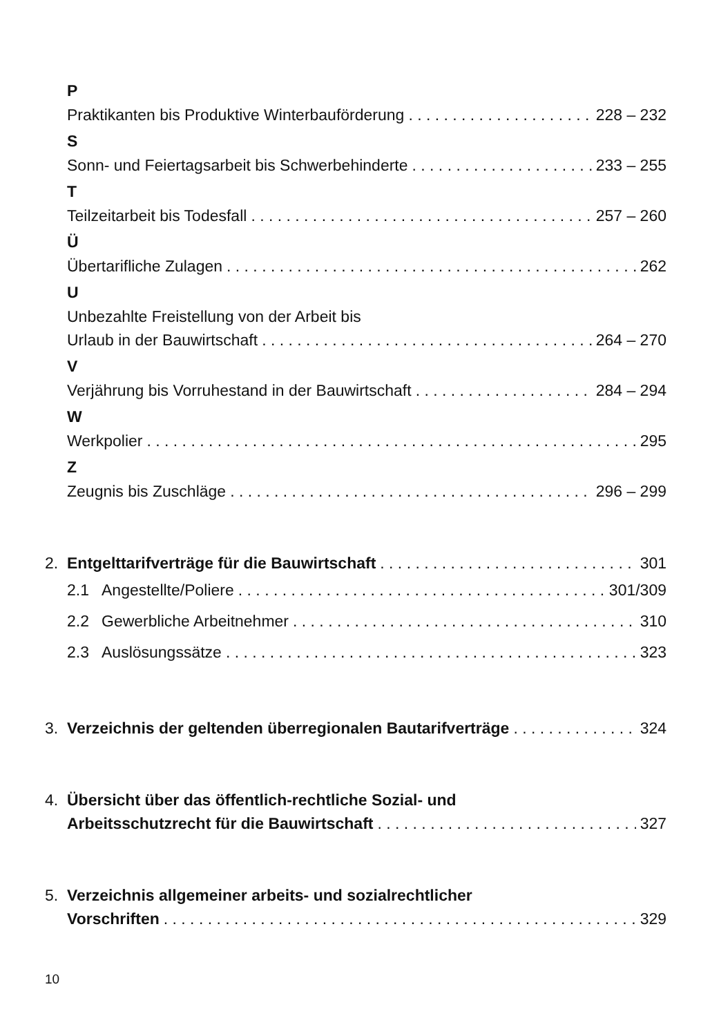P
Praktikanten bis Produktive Winterbauförderung 228 – 232
S
Sonn- und Feiertagsarbeit bis Schwerbehinderte 233 – 255
T
Teilzeitarbeit bis Todesfall 257 – 260
Ü
Übertarifliche Zulagen 262
U
Unbezahlte Freistellung von der Arbeit bis
Urlaub in der Bauwirtschaft 264 – 270
V
Verjährung bis Vorruhestand in der Bauwirtschaft 284 – 294
W
Werkpolier 295
Z
Zeugnis bis Zuschläge 296 – 299
2. Entgelttarifverträge für die Bauwirtschaft 301
2.1 Angestellte/Poliere 301/309
2.2 Gewerbliche Arbeitnehmer 310
2.3 Auslösungssätze 323
3. Verzeichnis der geltenden überregionalen Bautarifverträge 324
4. Übersicht über das öffentlich-rechtliche Sozial- und
Arbeitsschutzrecht für die Bauwirtschaft 327
5. Verzeichnis allgemeiner arbeits- und sozialrechtlicher
Vorschriften 329
10